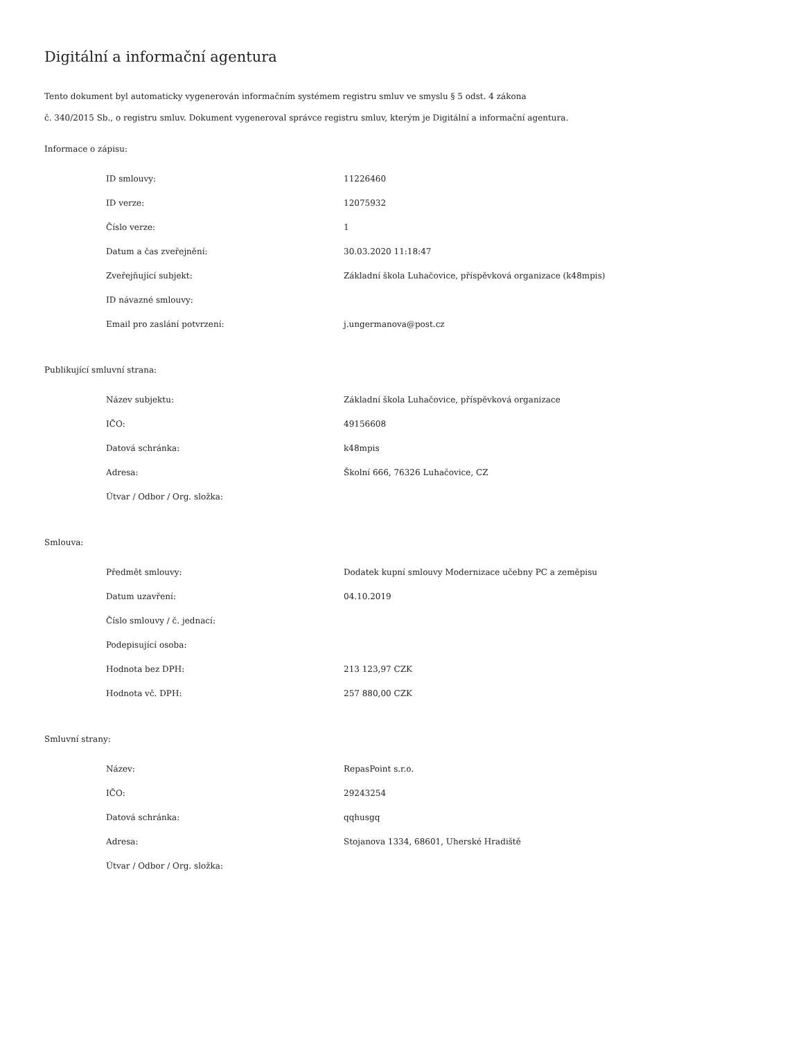Digitální a informační agentura
Tento dokument byl automaticky vygenerován informačním systémem registru smluv ve smyslu § 5 odst. 4 zákona
č. 340/2015 Sb., o registru smluv. Dokument vygeneroval správce registru smluv, kterým je Digitální a informační agentura.
Informace o zápisu:
| ID smlouvy: | 11226460 |
| ID verze: | 12075932 |
| Číslo verze: | 1 |
| Datum a čas zveřejnění: | 30.03.2020 11:18:47 |
| Zveřejňující subjekt: | Základní škola Luhačovice, příspěvková organizace (k48mpis) |
| ID návazné smlouvy: | |
| Email pro zaslání potvrzení: | j.ungermanova@post.cz |
Publikující smluvní strana:
| Název subjektu: | Základní škola Luhačovice, příspěvková organizace |
| IČO: | 49156608 |
| Datová schránka: | k48mpis |
| Adresa: | Školní 666, 76326 Luhačovice, CZ |
| Útvar / Odbor / Org. složka: | |
Smlouva:
| Předmět smlouvy: | Dodatek kupní smlouvy Modernizace učebny PC a zeměpisu |
| Datum uzavření: | 04.10.2019 |
| Číslo smlouvy / č. jednací: | |
| Podepisující osoba: | |
| Hodnota bez DPH: | 213 123,97 CZK |
| Hodnota vč. DPH: | 257 880,00 CZK |
Smluvní strany:
| Název: | RepasPoint s.r.o. |
| IČO: | 29243254 |
| Datová schránka: | qqhusgq |
| Adresa: | Stojanova 1334, 68601, Uherské Hradiště |
| Útvar / Odbor / Org. složka: | |